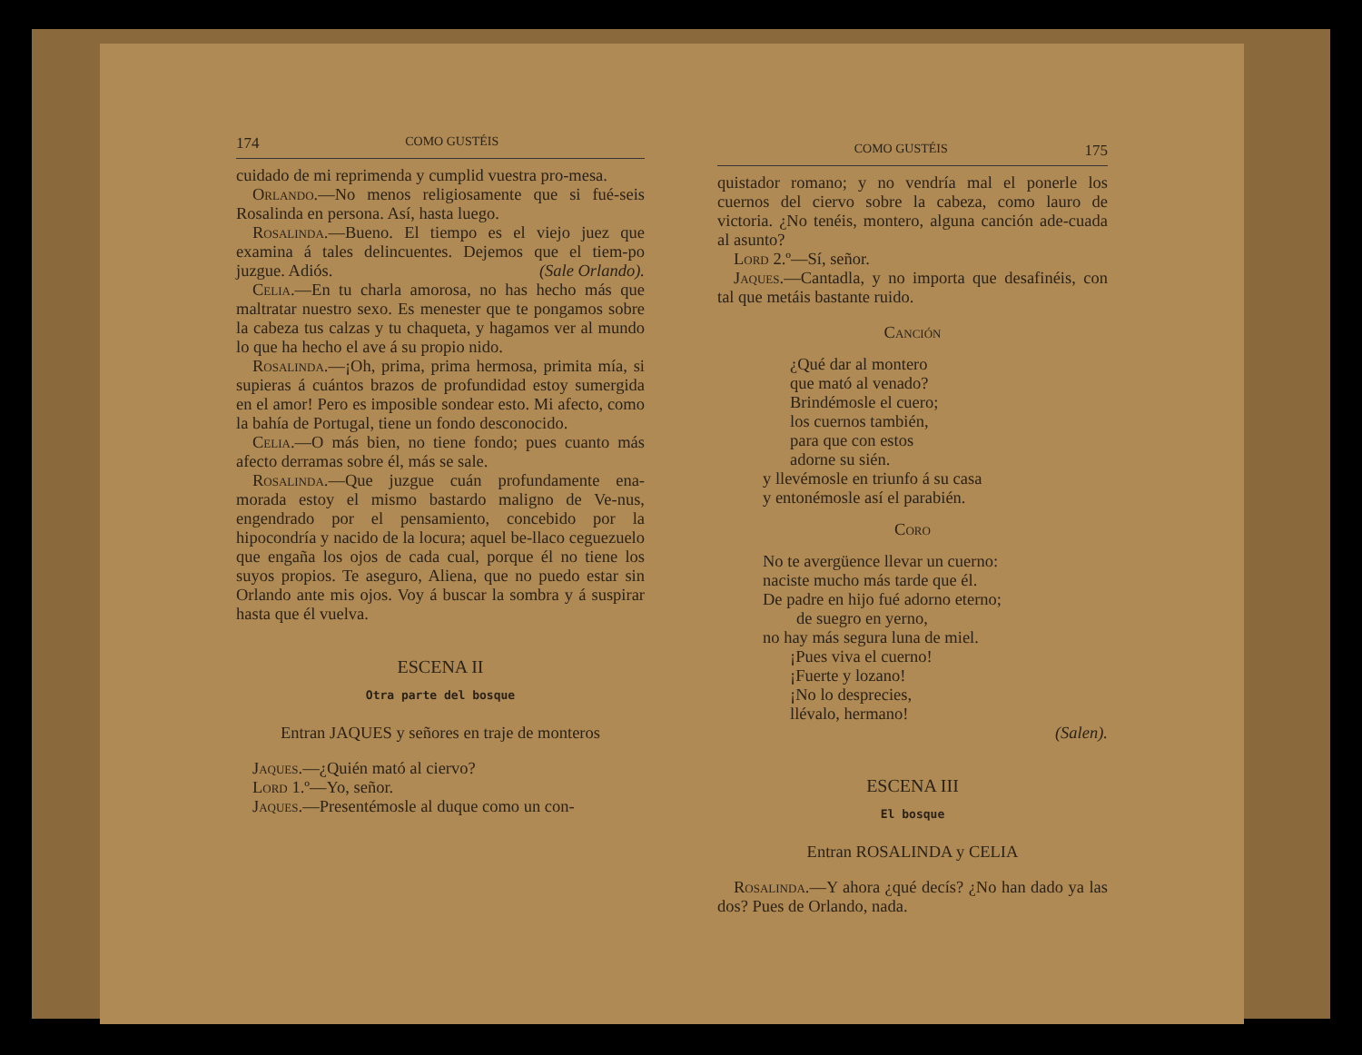174 COMO GUSTÉIS
cuidado de mi reprimenda y cumplid vuestra pro-mesa.
Orlando.—No menos religiosamente que si fué-seis Rosalinda en persona. Así, hasta luego.
Rosalinda.—Bueno. El tiempo es el viejo juez que examina á tales delincuentes. Dejemos que el tiem-po juzgue. Adiós. (Sale Orlando).
Celia.—En tu charla amorosa, no has hecho más que maltratar nuestro sexo. Es menester que te pongamos sobre la cabeza tus calzas y tu chaqueta, y hagamos ver al mundo lo que ha hecho el ave á su propio nido.
Rosalinda.—¡Oh, prima, prima hermosa, primita mía, si supieras á cuántos brazos de profundidad estoy sumergida en el amor! Pero es imposible sondear esto. Mi afecto, como la bahía de Portugal, tiene un fondo desconocido.
Celia.—O más bien, no tiene fondo; pues cuanto más afecto derramas sobre él, más se sale.
Rosalinda.—Que juzgue cuán profundamente ena-morada estoy el mismo bastardo maligno de Ve-nus, engendrado por el pensamiento, concebido por la hipocondría y nacido de la locura; aquel be-llaco ceguezuelo que engaña los ojos de cada cual, porque él no tiene los suyos propios. Te aseguro, Aliena, que no puedo estar sin Orlando ante mis ojos. Voy á buscar la sombra y á suspirar hasta que él vuelva.
ESCENA II
Otra parte del bosque
Entran JAQUES y señores en traje de monteros
Jaques.—¿Quién mató al ciervo?
Lord 1.º—Yo, señor.
Jaques.—Presentémosle al duque como un con-
COMO GUSTÉIS 175
quistador romano; y no vendría mal el ponerle los cuernos del ciervo sobre la cabeza, como lauro de victoria. ¿No tenéis, montero, alguna canción ade-cuada al asunto?
Lord 2.º—Sí, señor.
Jaques.—Cantadla, y no importa que desafinéis, con tal que metáis bastante ruido.
Canción
¿Qué dar al montero
que mató al venado?
Brindémosle el cuero;
los cuernos también,
para que con estos
adorne su sién.
y llevémosle en triunfo á su casa
y entonémosle así el parabién.
Coro
No te avergüence llevar un cuerno:
naciste mucho más tarde que él.
De padre en hijo fué adorno eterno;
de suegro en yerno,
no hay más segura luna de miel.
¡Pues viva el cuerno!
¡Fuerte y lozano!
¡No lo desprecies,
llévalo, hermano!
(Salen).
ESCENA III
El bosque
Entran ROSALINDA y CELIA
Rosalinda.—Y ahora ¿qué decís? ¿No han dado ya las dos? Pues de Orlando, nada.